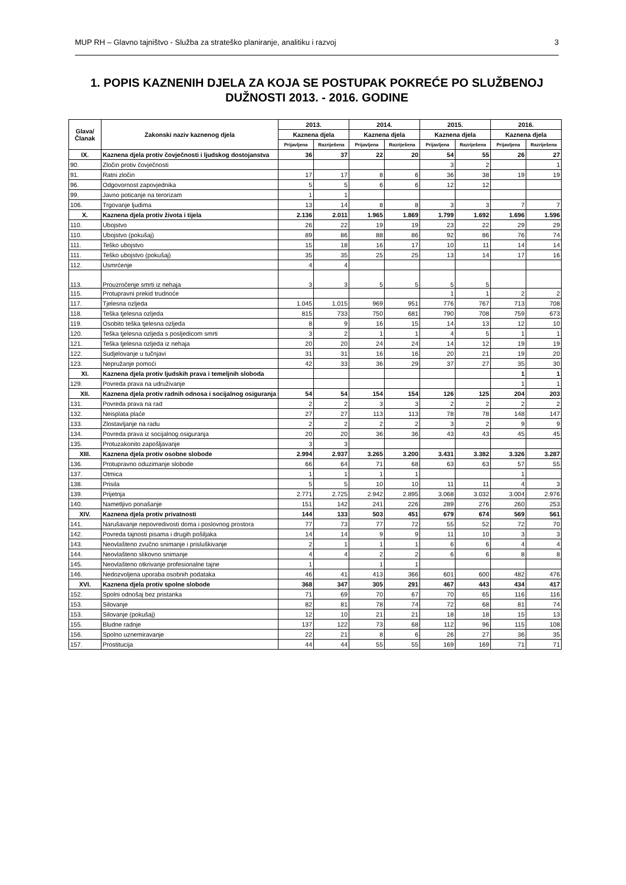MUP RH – Glavno tajništvo - Služba za strateško planiranje, analitiku i razvoj 3
1. POPIS KAZNENIH DJELA ZA KOJA SE POSTUPAK POKREĆE PO SLUŽBENOJ DUŽNOSTI 2013. - 2016. GODINE
| Glava/ Članak | Zakonski naziv kaznenog djela | 2013. | | 2014. | | 2015. | | 2016. | |
| --- | --- | --- | --- | --- | --- | --- | --- | --- | --- |
| | | Kaznena djela | | Kaznena djela | | Kaznena djela | | Kaznena djela | |
| | | Prijavljena | Razriješena | Prijavljena | Razriješena | Prijavljena | Razriješena | Prijavljena | Razriješena |
| IX. | Kaznena djela protiv čovječnosti i ljudskog dostojanstva | 36 | 37 | 22 | 20 | 54 | 55 | 26 | 27 |
| 90. | Zločin protiv čovječnosti | | | | | 3 | 2 | | 1 |
| 91. | Ratni zločin | 17 | 17 | 8 | 6 | 36 | 38 | 19 | 19 |
| 96. | Odgovornost zapovjednika | 5 | 5 | 6 | 6 | 12 | 12 | | |
| 99. | Javno poticanje na terorizam | 1 | 1 | | | | | | |
| 106. | Trgovanje ljudima | 13 | 14 | 8 | 8 | 3 | 3 | 7 | 7 |
| X. | Kaznena djela protiv života i tijela | 2.136 | 2.011 | 1.965 | 1.869 | 1.799 | 1.692 | 1.696 | 1.596 |
| 110. | Ubojstvo | 26 | 22 | 19 | 19 | 23 | 22 | 29 | 29 |
| 110. | Ubojstvo (pokušaj) | 89 | 86 | 88 | 86 | 92 | 86 | 76 | 74 |
| 111. | Teško ubojstvo | 15 | 18 | 16 | 17 | 10 | 11 | 14 | 14 |
| 111. | Teško ubojstvo (pokušaj) | 35 | 35 | 25 | 25 | 13 | 14 | 17 | 16 |
| 112. | Usmrćenje | 4 | 4 | | | | | | |
| 113. | Prouzročenje smrti iz nehaja | 3 | 3 | 5 | 5 | 5 | 5 | | |
| 115. | Protupravni prekid trudnoće | | | | | 1 | 1 | 2 | 2 |
| 117. | Tjelesna ozljeda | 1.045 | 1.015 | 969 | 951 | 776 | 767 | 713 | 708 |
| 118. | Teška tjelesna ozljeda | 815 | 733 | 750 | 681 | 790 | 708 | 759 | 673 |
| 119. | Osobito teška tjelesna ozljeda | 8 | 9 | 16 | 15 | 14 | 13 | 12 | 10 |
| 120. | Teška tjelesna ozljeda s posljedicom smrti | 3 | 2 | 1 | 1 | 4 | 5 | 1 | 1 |
| 121. | Teška tjelesna ozljeda iz nehaja | 20 | 20 | 24 | 24 | 14 | 12 | 19 | 19 |
| 122. | Sudjelovanje u tučnjavi | 31 | 31 | 16 | 16 | 20 | 21 | 19 | 20 |
| 123. | Nepružanje pomoći | 42 | 33 | 36 | 29 | 37 | 27 | 35 | 30 |
| XI. | Kaznena djela protiv ljudskih prava i temeljnih sloboda | | | | | | | 1 | 1 |
| 129. | Povreda prava na udruživanje | | | | | | | 1 | 1 |
| XII. | Kaznena djela protiv radnih odnosa i socijalnog osiguranja | 54 | 54 | 154 | 154 | 126 | 125 | 204 | 203 |
| 131. | Povreda prava na rad | 2 | 2 | 3 | 3 | 2 | 2 | 2 | 2 |
| 132. | Neisplata plaće | 27 | 27 | 113 | 113 | 78 | 78 | 148 | 147 |
| 133. | Zlostavljanje na radu | 2 | 2 | 2 | 2 | 3 | 2 | 9 | 9 |
| 134. | Povreda prava iz socijalnog osiguranja | 20 | 20 | 36 | 36 | 43 | 43 | 45 | 45 |
| 135. | Protuzakonito zapošljavanje | 3 | 3 | | | | | | |
| XIII. | Kaznena djela protiv osobne slobode | 2.994 | 2.937 | 3.265 | 3.200 | 3.431 | 3.382 | 3.326 | 3.287 |
| 136. | Protupravno oduzimanje slobode | 66 | 64 | 71 | 68 | 63 | 63 | 57 | 55 |
| 137. | Otmica | 1 | 1 | 1 | 1 | | | 1 | |
| 138. | Prisila | 5 | 5 | 10 | 10 | 11 | 11 | 4 | 3 |
| 139. | Prijetnja | 2.771 | 2.725 | 2.942 | 2.895 | 3.068 | 3.032 | 3.004 | 2.976 |
| 140. | Nametljivo ponašanje | 151 | 142 | 241 | 226 | 289 | 276 | 260 | 253 |
| XIV. | Kaznena djela protiv privatnosti | 144 | 133 | 503 | 451 | 679 | 674 | 569 | 561 |
| 141. | Narušavanje nepovredivosti doma i poslovnog prostora | 77 | 73 | 77 | 72 | 55 | 52 | 72 | 70 |
| 142. | Povreda tajnosti pisama i drugih pošiljaka | 14 | 14 | 9 | 9 | 11 | 10 | 3 | 3 |
| 143. | Neovlašteno zvučno snimanje i prisluškivanje | 2 | 1 | 1 | 1 | 6 | 6 | 4 | 4 |
| 144. | Neovlašteno slikovno snimanje | 4 | 4 | 2 | 2 | 6 | 6 | 8 | 8 |
| 145. | Neovlašteno otkrivanje profesionalne tajne | 1 | | 1 | 1 | | | | |
| 146. | Nedozvoljena uporaba osobnih podataka | 46 | 41 | 413 | 366 | 601 | 600 | 482 | 476 |
| XVI. | Kaznena djela protiv spolne slobode | 368 | 347 | 305 | 291 | 467 | 443 | 434 | 417 |
| 152. | Spolni odnošaj bez pristanka | 71 | 69 | 70 | 67 | 70 | 65 | 116 | 116 |
| 153. | Silovanje | 82 | 81 | 78 | 74 | 72 | 68 | 81 | 74 |
| 153. | Silovanje (pokušaj) | 12 | 10 | 21 | 21 | 18 | 18 | 15 | 13 |
| 155. | Bludne radnje | 137 | 122 | 73 | 68 | 112 | 96 | 115 | 108 |
| 156. | Spolno uznemiravanje | 22 | 21 | 8 | 6 | 26 | 27 | 36 | 35 |
| 157. | Prostitucija | 44 | 44 | 55 | 55 | 169 | 169 | 71 | 71 |